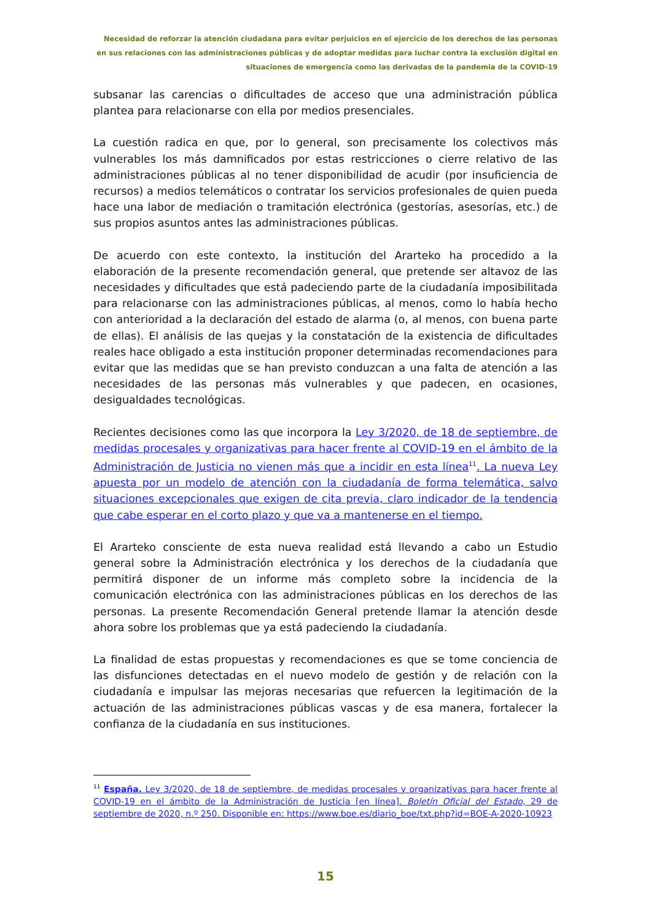Necesidad de reforzar la atención ciudadana para evitar perjuicios en el ejercicio de los derechos de las personas en sus relaciones con las administraciones públicas y de adoptar medidas para luchar contra la exclusión digital en situaciones de emergencia como las derivadas de la pandemia de la COVID-19
subsanar las carencias o dificultades de acceso que una administración pública plantea para relacionarse con ella por medios presenciales.
La cuestión radica en que, por lo general, son precisamente los colectivos más vulnerables los más damnificados por estas restricciones o cierre relativo de las administraciones públicas al no tener disponibilidad de acudir (por insuficiencia de recursos) a medios telemáticos o contratar los servicios profesionales de quien pueda hace una labor de mediación o tramitación electrónica (gestorías, asesorías, etc.) de sus propios asuntos antes las administraciones públicas.
De acuerdo con este contexto, la institución del Ararteko ha procedido a la elaboración de la presente recomendación general, que pretende ser altavoz de las necesidades y dificultades que está padeciendo parte de la ciudadanía imposibilitada para relacionarse con las administraciones públicas, al menos, como lo había hecho con anterioridad a la declaración del estado de alarma (o, al menos, con buena parte de ellas). El análisis de las quejas y la constatación de la existencia de dificultades reales hace obligado a esta institución proponer determinadas recomendaciones para evitar que las medidas que se han previsto conduzcan a una falta de atención a las necesidades de las personas más vulnerables y que padecen, en ocasiones, desigualdades tecnológicas.
Recientes decisiones como las que incorpora la Ley 3/2020, de 18 de septiembre, de medidas procesales y organizativas para hacer frente al COVID-19 en el ámbito de la Administración de Justicia no vienen más que a incidir en esta línea<sup>11</sup>. La nueva Ley apuesta por un modelo de atención con la ciudadanía de forma telemática, salvo situaciones excepcionales que exigen de cita previa, claro indicador de la tendencia que cabe esperar en el corto plazo y que va a mantenerse en el tiempo.
El Ararteko consciente de esta nueva realidad está llevando a cabo un Estudio general sobre la Administración electrónica y los derechos de la ciudadanía que permitirá disponer de un informe más completo sobre la incidencia de la comunicación electrónica con las administraciones públicas en los derechos de las personas. La presente Recomendación General pretende llamar la atención desde ahora sobre los problemas que ya está padeciendo la ciudadanía.
La finalidad de estas propuestas y recomendaciones es que se tome conciencia de las disfunciones detectadas en el nuevo modelo de gestión y de relación con la ciudadanía e impulsar las mejoras necesarias que refuercen la legitimación de la actuación de las administraciones públicas vascas y de esa manera, fortalecer la confianza de la ciudadanía en sus instituciones.
<sup>11</sup> España. Ley 3/2020, de 18 de septiembre, de medidas procesales y organizativas para hacer frente al COVID-19 en el ámbito de la Administración de Justicia [en línea]. Boletín Oficial del Estado, 29 de septiembre de 2020, n.º 250. Disponible en: https://www.boe.es/diario_boe/txt.php?id=BOE-A-2020-10923
15